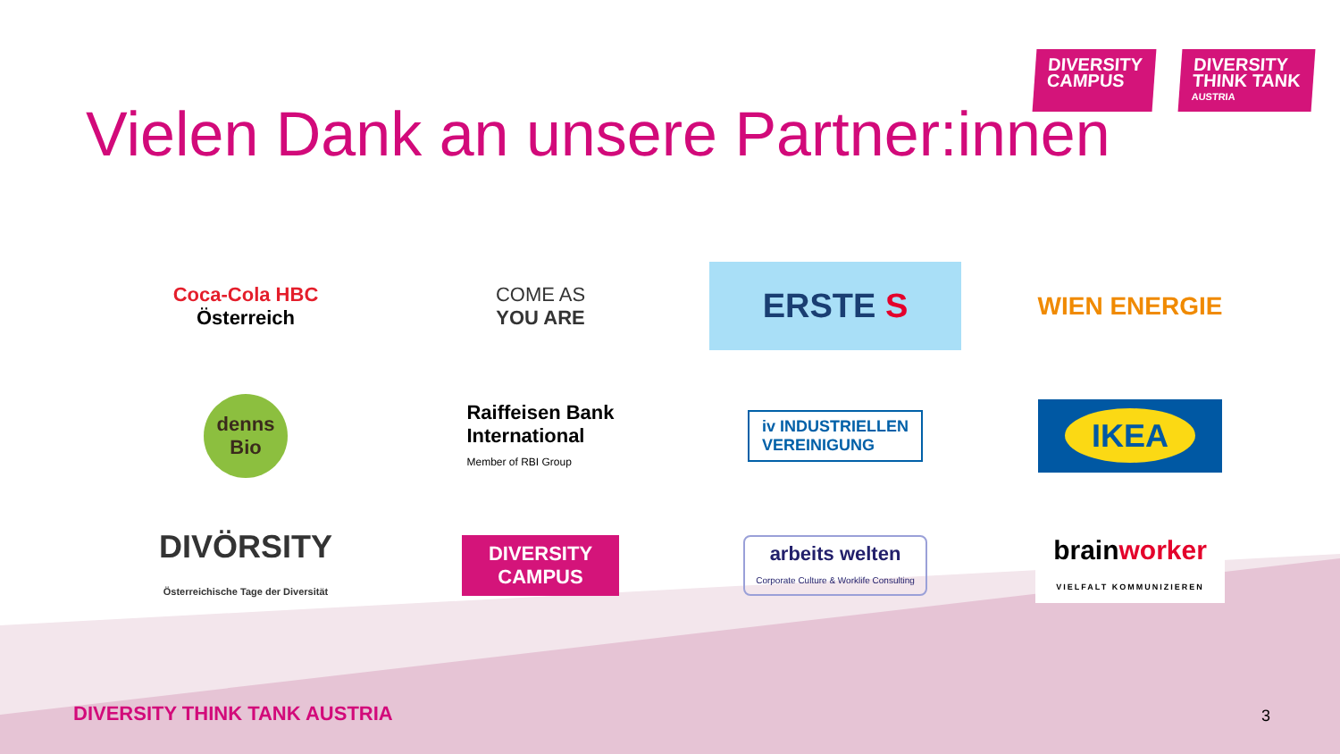DIVERSITY
CAMPUS
DIVERSITY
THINK TANK
AUSTRIA
Vielen Dank an unsere Partner:innen
Coca-Cola HBC
Österreich
COME AS
YOU ARE
ERSTE S
WIEN ENERGIE
denns
Bio
Raiffeisen Bank
International
Member of RBI Group
iv INDUSTRIELLEN
VEREINIGUNG
IKEA
DIVÖRSITY
Österreichische Tage der Diversität
DIVERSITY
CAMPUS
arbeits welten
Corporate Culture & Worklife Consulting
brainworker
VIELFALT KOMMUNIZIEREN
DIVERSITY THINK TANK AUSTRIA 3